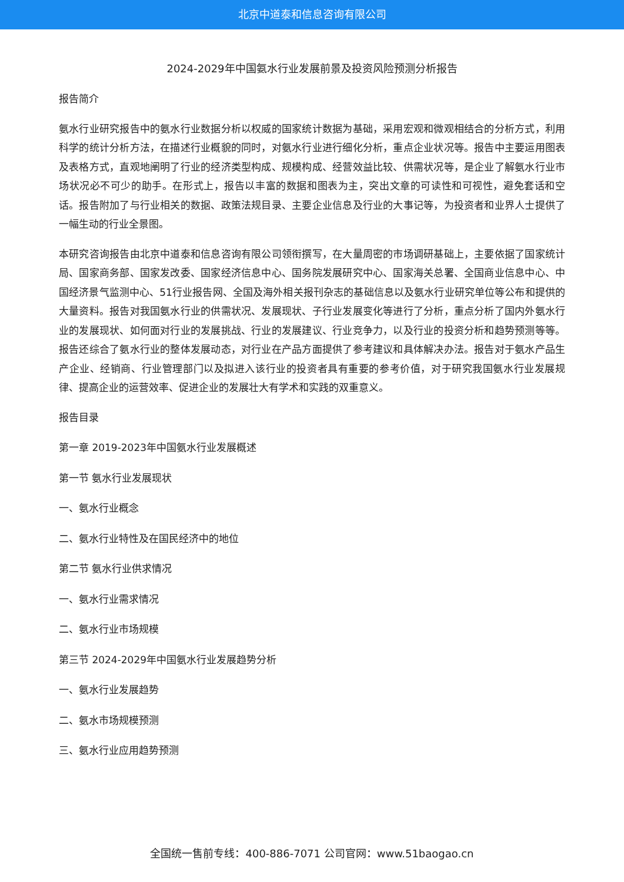北京中道泰和信息咨询有限公司
2024-2029年中国氨水行业发展前景及投资风险预测分析报告
报告简介
氨水行业研究报告中的氨水行业数据分析以权威的国家统计数据为基础，采用宏观和微观相结合的分析方式，利用科学的统计分析方法，在描述行业概貌的同时，对氨水行业进行细化分析，重点企业状况等。报告中主要运用图表及表格方式，直观地阐明了行业的经济类型构成、规模构成、经营效益比较、供需状况等，是企业了解氨水行业市场状况必不可少的助手。在形式上，报告以丰富的数据和图表为主，突出文章的可读性和可视性，避免套话和空话。报告附加了与行业相关的数据、政策法规目录、主要企业信息及行业的大事记等，为投资者和业界人士提供了一幅生动的行业全景图。
本研究咨询报告由北京中道泰和信息咨询有限公司领衔撰写，在大量周密的市场调研基础上，主要依据了国家统计局、国家商务部、国家发改委、国家经济信息中心、国务院发展研究中心、国家海关总署、全国商业信息中心、中国经济景气监测中心、51行业报告网、全国及海外相关报刊杂志的基础信息以及氨水行业研究单位等公布和提供的大量资料。报告对我国氨水行业的供需状况、发展现状、子行业发展变化等进行了分析，重点分析了国内外氨水行业的发展现状、如何面对行业的发展挑战、行业的发展建议、行业竞争力，以及行业的投资分析和趋势预测等等。报告还综合了氨水行业的整体发展动态，对行业在产品方面提供了参考建议和具体解决办法。报告对于氨水产品生产企业、经销商、行业管理部门以及拟进入该行业的投资者具有重要的参考价值，对于研究我国氨水行业发展规律、提高企业的运营效率、促进企业的发展壮大有学术和实践的双重意义。
报告目录
第一章 2019-2023年中国氨水行业发展概述
第一节 氨水行业发展现状
一、氨水行业概念
二、氨水行业特性及在国民经济中的地位
第二节 氨水行业供求情况
一、氨水行业需求情况
二、氨水行业市场规模
第三节 2024-2029年中国氨水行业发展趋势分析
一、氨水行业发展趋势
二、氨水市场规模预测
三、氨水行业应用趋势预测
全国统一售前专线：400-886-7071 公司官网：www.51baogao.cn